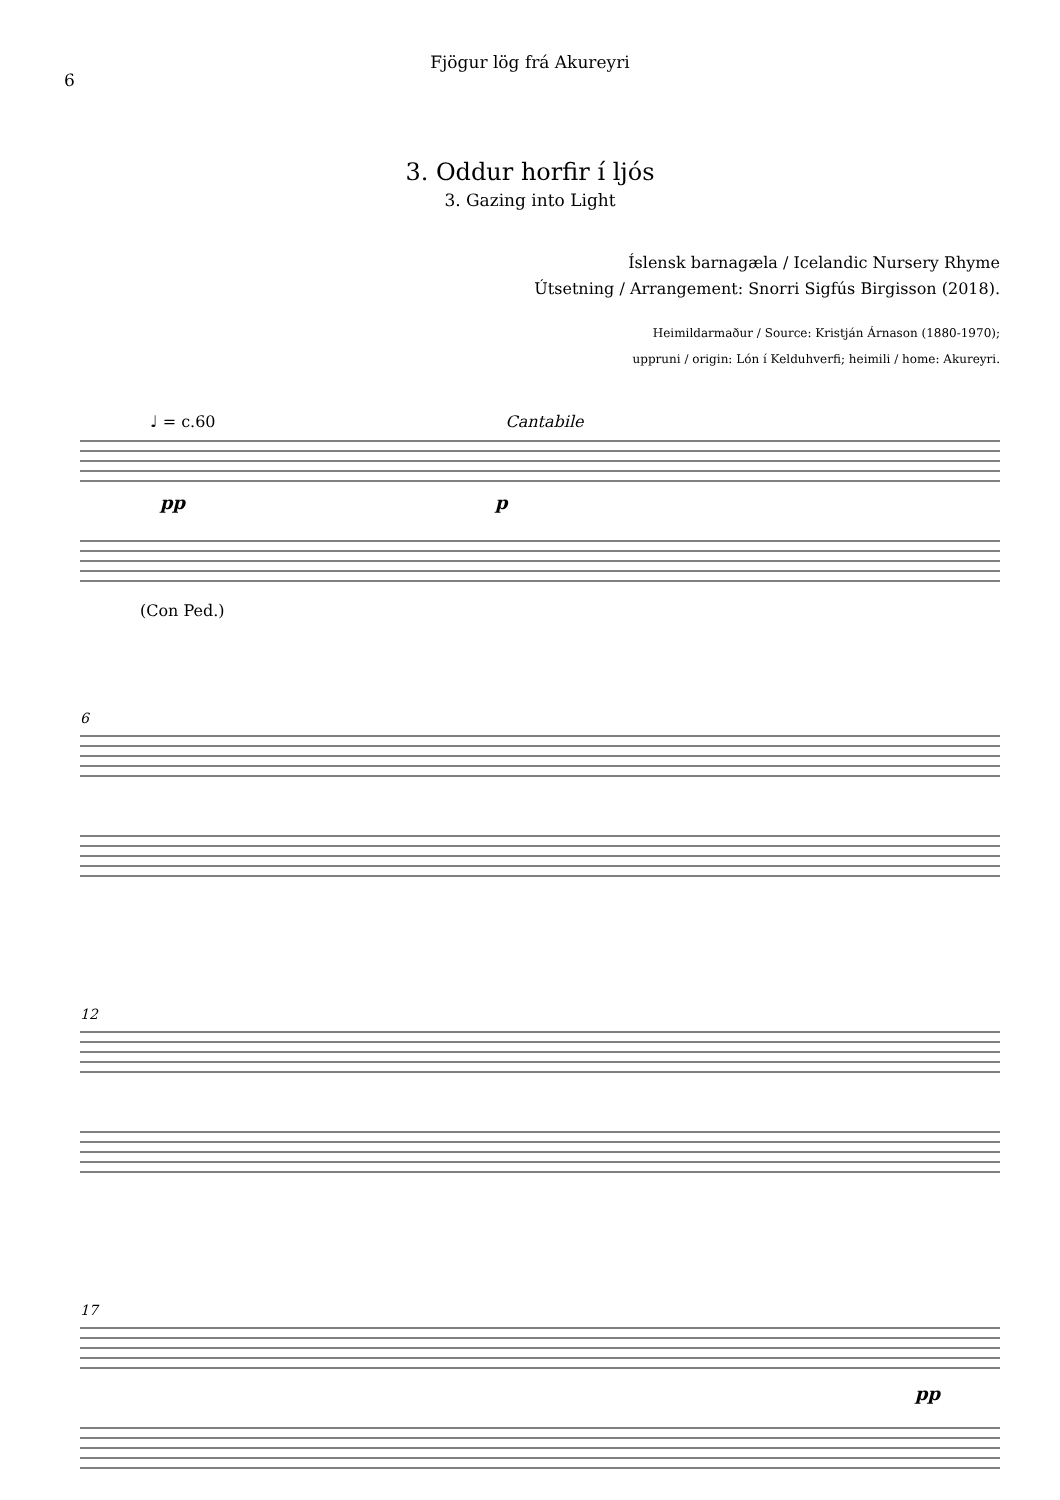6
Fjögur lög frá Akureyri
3. Oddur horfir í ljós
3. Gazing into Light
Íslensk barnagæla / Icelandic Nursery Rhyme
Útsetning / Arrangement: Snorri Sigfús Birgisson (2018).
Heimildarmaður / Source: Kristján Árnason (1880-1970);
uppruni / origin: Lón í Kelduhverfi; heimili / home: Akureyri.
♩ = c.60 Cantabile
pp
p
(Con Ped.)
6
12
17
pp